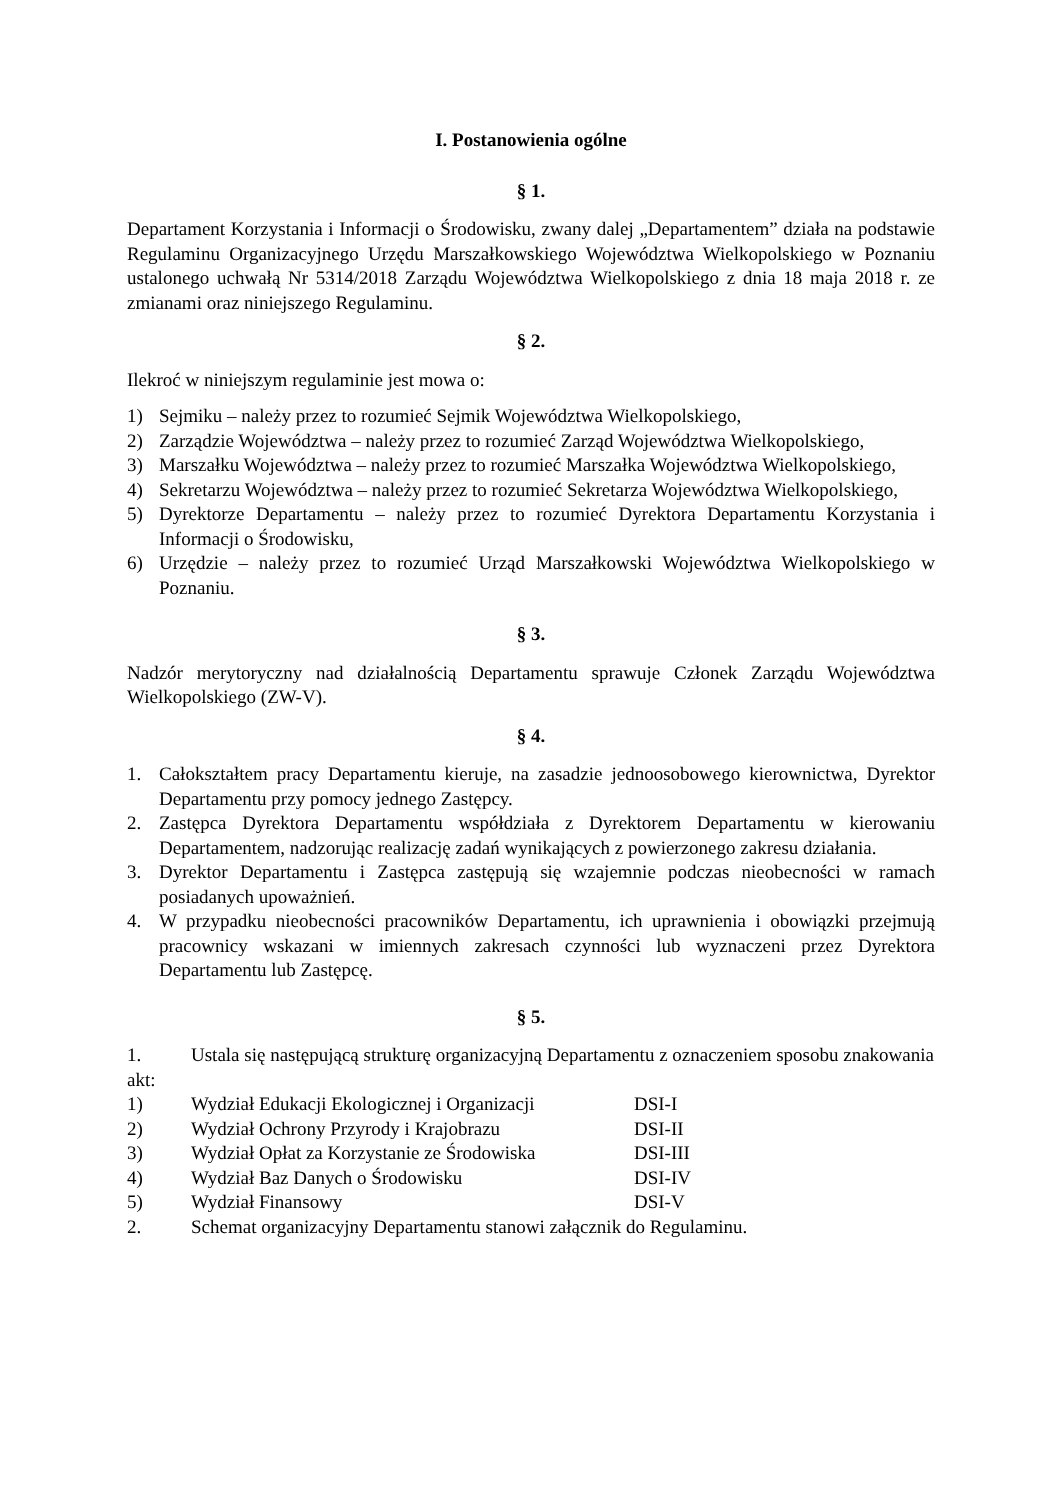I. Postanowienia ogólne
§ 1.
Departament Korzystania i Informacji o Środowisku, zwany dalej „Departamentem” działa na podstawie Regulaminu Organizacyjnego Urzędu Marszałkowskiego Województwa Wielkopolskiego w Poznaniu ustalonego uchwałą Nr 5314/2018 Zarządu Województwa Wielkopolskiego z dnia 18 maja 2018 r. ze zmianami oraz niniejszego Regulaminu.
§ 2.
Ilekroć w niniejszym regulaminie jest mowa o:
1) Sejmiku – należy przez to rozumieć Sejmik Województwa Wielkopolskiego,
2) Zarządzie Województwa – należy przez to rozumieć Zarząd Województwa Wielkopolskiego,
3) Marszałku Województwa – należy przez to rozumieć Marszałka Województwa Wielkopolskiego,
4) Sekretarzu Województwa – należy przez to rozumieć Sekretarza Województwa Wielkopolskiego,
5) Dyrektorze Departamentu – należy przez to rozumieć Dyrektora Departamentu Korzystania i Informacji o Środowisku,
6) Urzędzie – należy przez to rozumieć Urząd Marszałkowski Województwa Wielkopolskiego w Poznaniu.
§ 3.
Nadzór merytoryczny nad działalnością Departamentu sprawuje Członek Zarządu Województwa Wielkopolskiego (ZW-V).
§ 4.
1. Całokształtem pracy Departamentu kieruje, na zasadzie jednoosobowego kierownictwa, Dyrektor Departamentu przy pomocy jednego Zastępcy.
2. Zastępca Dyrektora Departamentu współdziała z Dyrektorem Departamentu w kierowaniu Departamentem, nadzorując realizację zadań wynikających z powierzonego zakresu działania.
3. Dyrektor Departamentu i Zastępca zastępują się wzajemnie podczas nieobecności w ramach posiadanych upoważnień.
4. W przypadku nieobecności pracowników Departamentu, ich uprawnienia i obowiązki przejmują pracownicy wskazani w imiennych zakresach czynności lub wyznaczeni przez Dyrektora Departamentu lub Zastępcę.
§ 5.
1. Ustala się następującą strukturę organizacyjną Departamentu z oznaczeniem sposobu znakowania akt:
1) Wydział Edukacji Ekologicznej i Organizacji DSI-I
2) Wydział Ochrony Przyrody i Krajobrazu DSI-II
3) Wydział Opłat za Korzystanie ze Środowiska DSI-III
4) Wydział Baz Danych o Środowisku DSI-IV
5) Wydział Finansowy DSI-V
2. Schemat organizacyjny Departamentu stanowi załącznik do Regulaminu.